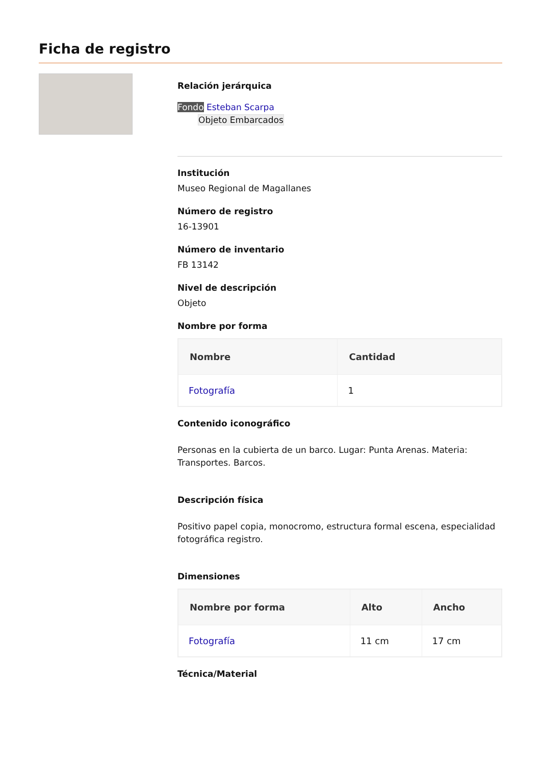Ficha de registro
Relación jerárquica
Fondo Esteban Scarpa
Objeto Embarcados
Institución
Museo Regional de Magallanes
Número de registro
16-13901
Número de inventario
FB 13142
Nivel de descripción
Objeto
Nombre por forma
| Nombre | Cantidad |
| --- | --- |
| Fotografía | 1 |
Contenido iconográfico
Personas en la cubierta de un barco. Lugar: Punta Arenas. Materia: Transportes. Barcos.
Descripción física
Positivo papel copia, monocromo, estructura formal escena, especialidad fotográfica registro.
Dimensiones
| Nombre por forma | Alto | Ancho |
| --- | --- | --- |
| Fotografía | 11 cm | 17 cm |
Técnica/Material